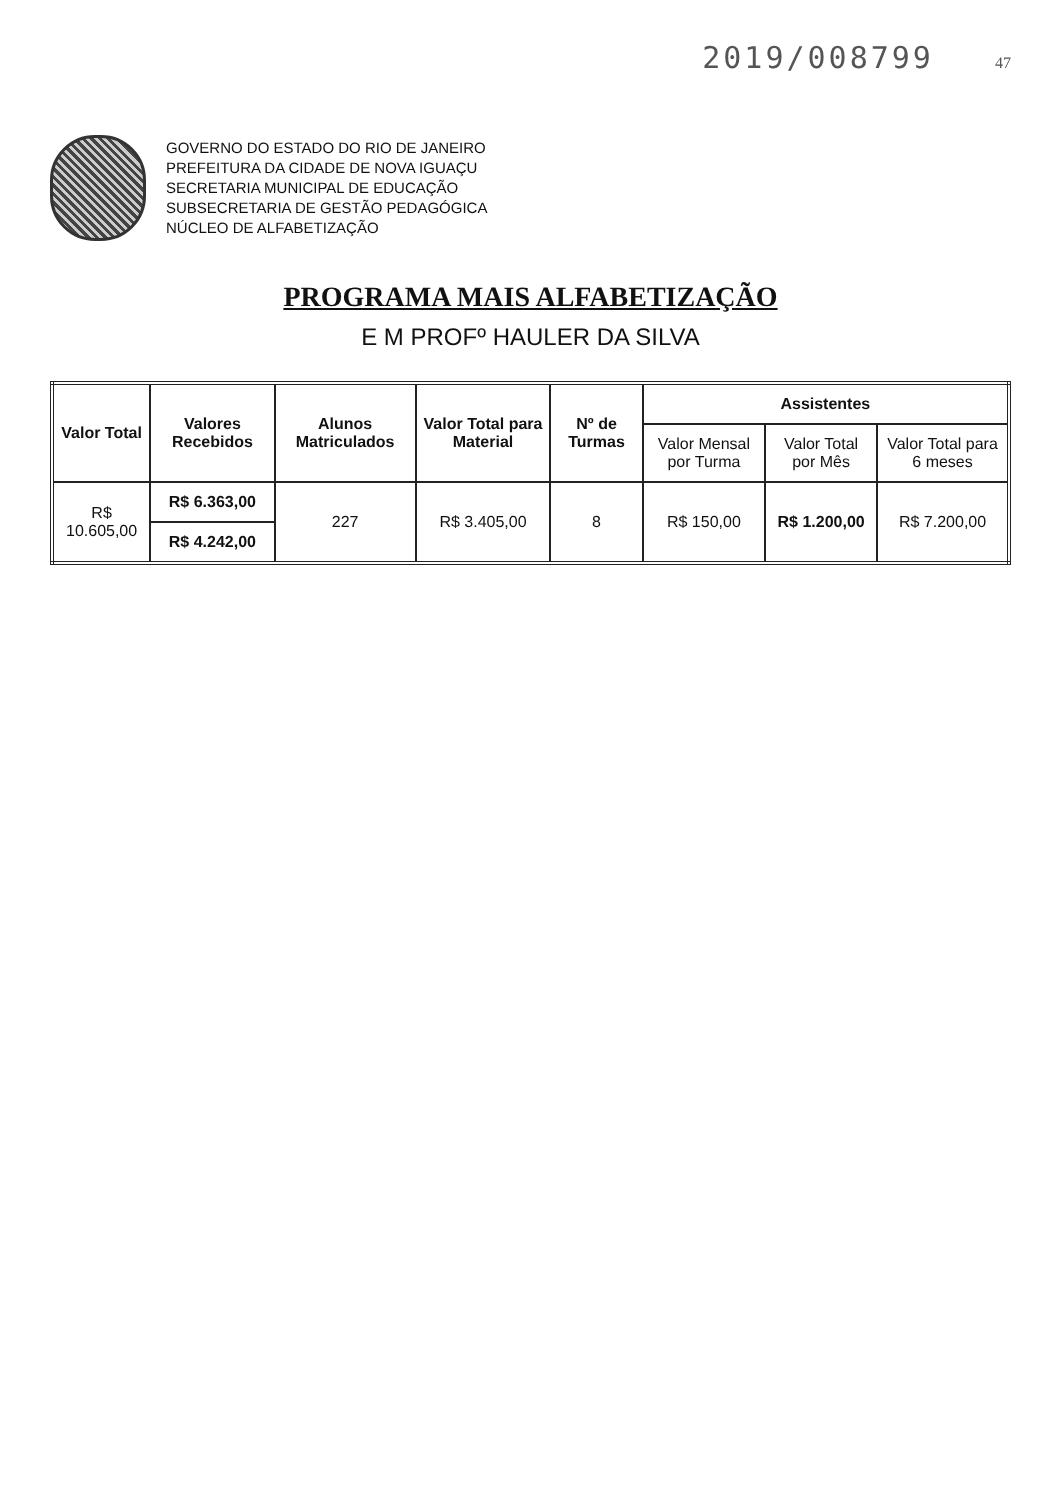2019/008799 47
GOVERNO DO ESTADO DO RIO DE JANEIRO
PREFEITURA DA CIDADE DE NOVA IGUAÇU
SECRETARIA MUNICIPAL DE EDUCAÇÃO
SUBSECRETARIA DE GESTÃO PEDAGÓGICA
NÚCLEO DE ALFABETIZAÇÃO
PROGRAMA MAIS ALFABETIZAÇÃO
E M PROFº HAULER DA SILVA
| Valor Total | Valores Recebidos | Alunos Matriculados | Valor Total para Material | Nº de Turmas | Assistentes | | |
| --- | --- | --- | --- | --- | --- | --- | --- |
| | | | | | Valor Mensal por Turma | Valor Total por Mês | Valor Total para 6 meses |
| R$ 10.605,00 | R$ 6.363,00 | 227 | R$ 3.405,00 | 8 | R$ 150,00 | R$ 1.200,00 | R$ 7.200,00 |
| | R$ 4.242,00 | | | | | | |